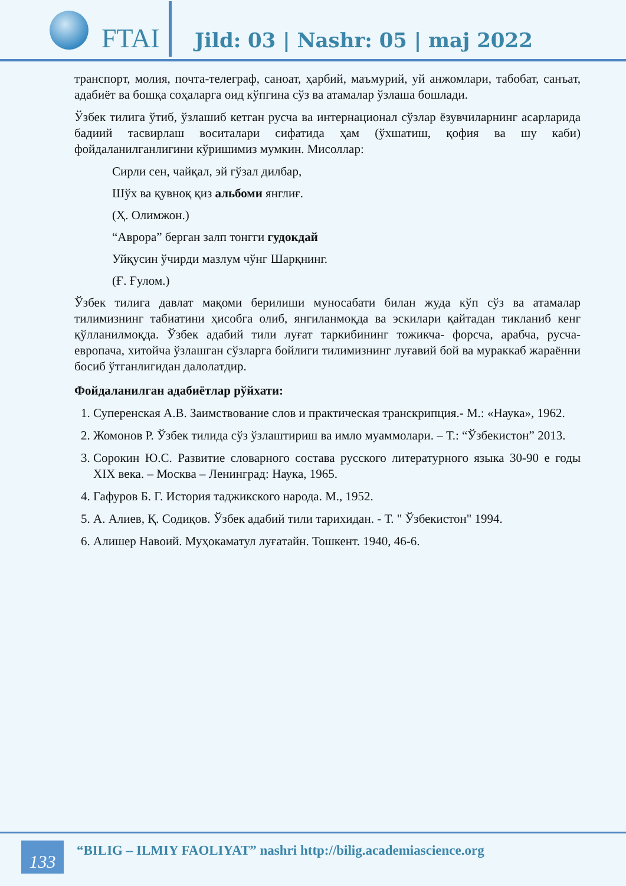FTAI
Jild: 03 | Nashr: 05 | maj 2022
транспорт, молия, почта-телеграф, саноат, ҳарбий, маъмурий, уй анжомлари, табобат, санъат, адабиёт ва бошқа соҳаларга оид кўпгина сўз ва атамалар ўзлаша бошлади.
Ўзбек тилига ўтиб, ўзлашиб кетган русча ва интернационал сўзлар ёзувчиларнинг асарларида бадиий тасвирлаш воситалари сифатида ҳам (ўхшатиш, қофия ва шу каби) фойдаланилганлигини кўришимиз мумкин. Мисоллар:
Сирли сен, чайқал, эй гўзал дилбар,
Шўх ва қувноқ қиз альбоми янглиғ.
(Ҳ. Олимжон.)
“Аврора” берган залп тонгги гудокдай
Уйқусин ўчирди мазлум чўнг Шарқнинг.
(Ғ. Ғулом.)
Ўзбек тилига давлат мақоми берилиши муносабати билан жуда кўп сўз ва атамалар тилимизнинг табиатини ҳисобга олиб, янгиланмоқда ва эскилари қайтадан тикланиб кенг қўлланилмоқда. Ўзбек адабий тили луғат таркибининг тожикча- форсча, арабча, русча-европача, хитойча ўзлашган сўзларга бойлиги тилимизнинг луғавий бой ва мураккаб жараённи босиб ўтганлигидан далолатдир.
Фойдаланилган адабиётлар рўйхати:
1. Суперенская А.В. Заимствование слов и практическая транскрипция.- М.: «Наука», 1962.
2. Жомонов Р. Ўзбек тилида сўз ўзлаштириш ва имло муаммолари. – Т.: “Ўзбекистон” 2013.
3. Сорокин Ю.С. Развитие словарного состава русского литературного языка 30-90 е годы XIX века. – Москва – Ленинград: Наука, 1965.
4. Гафуров Б. Г. История таджикского народа. М., 1952.
5. А. Алиев, Қ. Содиқов. Ўзбек адабий тили тарихидан. - Т. " Ўзбекистон" 1994.
6. Алишер Навоий. Муҳокаматул луғатайн. Тошкент. 1940, 46-6.
133
“BILIG – ILMIY FAOLIYAT” nashri http://bilig.academiascience.org